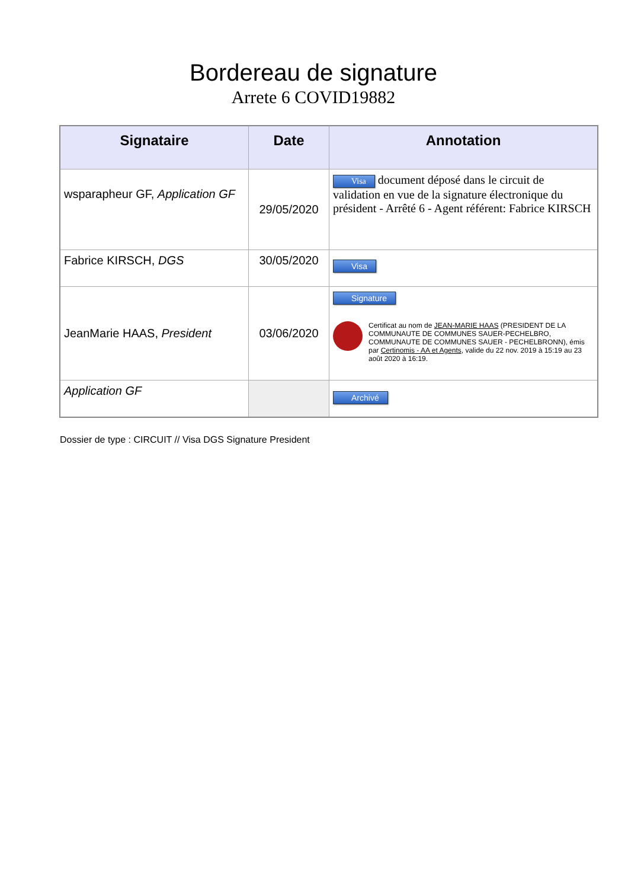Bordereau de signature
Arrete 6 COVID19882
| Signataire | Date | Annotation |
| --- | --- | --- |
| wsparapheur GF, Application GF | 29/05/2020 | Visa document déposé dans le circuit de validation en vue de la signature électronique du président - Arrêté 6 - Agent référent: Fabrice KIRSCH |
| Fabrice KIRSCH, DGS | 30/05/2020 | Visa |
| JeanMarie HAAS, President | 03/06/2020 | Signature Certificat au nom de JEAN-MARIE HAAS (PRESIDENT DE LA COMMUNAUTE DE COMMUNES SAUER-PECHELBRO, COMMUNAUTE DE COMMUNES SAUER - PECHELBRONN), émis par Certinomis - AA et Agents , valide du 22 nov. 2019 à 15:19 au 23 août 2020 à 16:19. |
| Application GF | | Archivé |
Dossier de type : CIRCUIT // Visa DGS Signature President